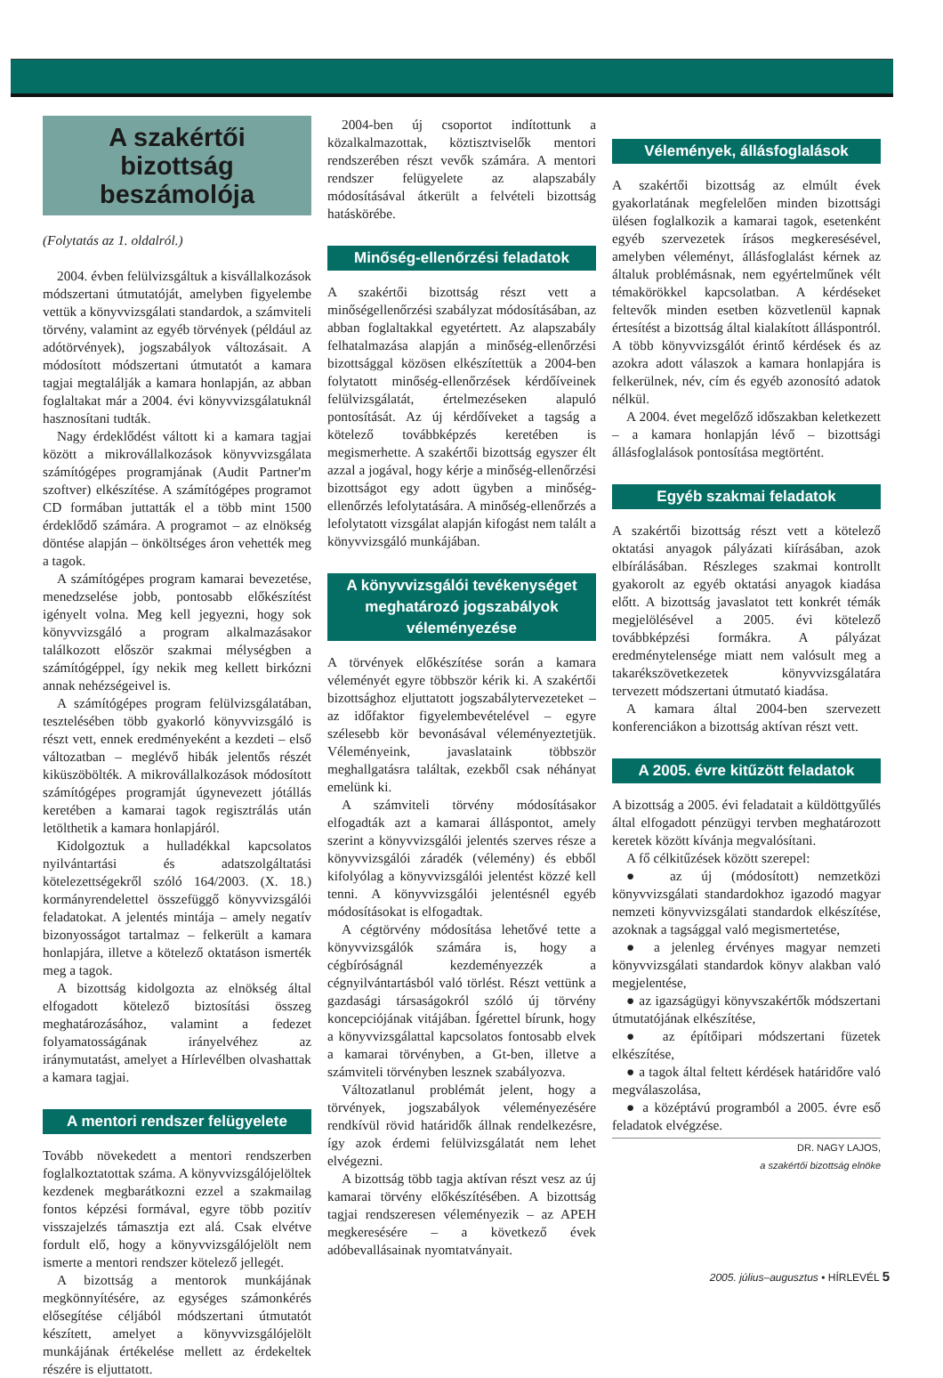A szakértői bizottság beszámolója
(Folytatás az 1. oldalról.)
2004. évben felülvizsgáltuk a kisvállalkozások módszertani útmutatóját, amelyben figyelembe vettük a könyvvizsgálati standardok, a számviteli törvény, valamint az egyéb törvények (például az adótörvények), jogszabályok változásait. A módosított módszertani útmutatót a kamara tagjai megtalálják a kamara honlapján, az abban foglaltakat már a 2004. évi könyvvizsgálatuknál hasznosítani tudták.
Nagy érdeklődést váltott ki a kamara tagjai között a mikrovállalkozások könyvvizsgálata számítógépes programjának (Audit Partner'm szoftver) elkészítése. A számítógépes programot CD formában juttatták el a több mint 1500 érdeklődő számára. A programot – az elnökség döntése alapján – önköltséges áron vehették meg a tagok.
A számítógépes program kamarai bevezetése, menedzselése jobb, pontosabb előkészítést igényelt volna. Meg kell jegyezni, hogy sok könyvvizsgáló a program alkalmazásakor találkozott először szakmai mélységben a számítógéppel, így nekik meg kellett birkózni annak nehézségeivel is.
A számítógépes program felülvizsgálatában, tesztelésében több gyakorló könyvvizsgáló is részt vett, ennek eredményeként a kezdeti – első változatban – meglévő hibák jelentős részét kiküszöbölték. A mikrovállalkozások módosított számítógépes programját úgynevezett jótállás keretében a kamarai tagok regisztrálás után letölthetik a kamara honlapjáról.
Kidolgoztuk a hulladékkal kapcsolatos nyilvántartási és adatszolgáltatási kötelezettségekről szóló 164/2003. (X. 18.) kormányrendelettel összefüggő könyvvizsgálói feladatokat. A jelentés mintája – amely negatív bizonyosságot tartalmaz – felkerült a kamara honlapjára, illetve a kötelező oktatáson ismerték meg a tagok.
A bizottság kidolgozta az elnökség által elfogadott kötelező biztosítási összeg meghatározásához, valamint a fedezet folyamatosságának irányelvéhez az iránymutatást, amelyet a Hírlevélben olvashattak a kamara tagjai.
A mentori rendszer felügyelete
Tovább növekedett a mentori rendszerben foglalkoztatottak száma. A könyvvizsgálójelöltek kezdenek megbarátkozni ezzel a szakmailag fontos képzési formával, egyre több pozitív visszajelzés támasztja ezt alá. Csak elvétve fordult elő, hogy a könyvvizsgálójelölt nem ismerte a mentori rendszer kötelező jellegét.
A bizottság a mentorok munkájának megkönnyítésére, az egységes számonkérés elősegítése céljából módszertani útmutatót készített, amelyet a könyvvizsgálójelölt munkájának értékelése mellett az érdekeltek részére is eljuttatott.
2004-ben új csoportot indítottunk a közalkalmazottak, köztisztviselők mentori rendszerében részt vevők számára. A mentori rendszer felügyelete az alapszabály módosításával átkerült a felvételi bizottság hatáskörébe.
Minőség-ellenőrzési feladatok
A szakértői bizottság részt vett a minőségellenőrzési szabályzat módosításában, az abban foglaltakkal egyetértett. Az alapszabály felhatalmazása alapján a minőség-ellenőrzési bizottsággal közösen elkészítettük a 2004-ben folytatott minőség-ellenőrzések kérdőíveinek felülvizsgálatát, értelmezéseken alapuló pontosítását. Az új kérdőíveket a tagság a kötelező továbbképzés keretében is megismerhette. A szakértői bizottság egyszer élt azzal a jogával, hogy kérje a minőség-ellenőrzési bizottságot egy adott ügyben a minőség-ellenőrzés lefolytatására. A minőség-ellenőrzés a lefolytatott vizsgálat alapján kifogást nem talált a könyvvizsgáló munkájában.
A könyvvizsgálói tevékenységet meghatározó jogszabályok véleményezése
A törvények előkészítése során a kamara véleményét egyre többször kérik ki. A szakértői bizottsághoz eljuttatott jogszabálytervezeteket – az időfaktor figyelembevételével – egyre szélesebb kör bevonásával véleményeztetjük. Véleményeink, javaslataink többször meghallgatásra találtak, ezekből csak néhányat emelünk ki.
A számviteli törvény módosításakor elfogadták azt a kamarai álláspontot, amely szerint a könyvvizsgálói jelentés szerves része a könyvvizsgálói záradék (vélemény) és ebből kifolyólag a könyvvizsgálói jelentést közzé kell tenni. A könyvvizsgálói jelentésnél egyéb módosításokat is elfogadtak.
A cégtörvény módosítása lehetővé tette a könyvvizsgálók számára is, hogy a cégbíróságnál kezdeményezzék a cégnyilvántartásból való törlést. Részt vettünk a gazdasági társaságokról szóló új törvény koncepciójának vitájában. Ígérettel bírunk, hogy a könyvvizsgálattal kapcsolatos fontosabb elvek a kamarai törvényben, a Gt-ben, illetve a számviteli törvényben lesznek szabályozva.
Változatlanul problémát jelent, hogy a törvények, jogszabályok véleményezésére rendkívül rövid határidők állnak rendelkezésre, így azok érdemi felülvizsgálatát nem lehet elvégezni.
A bizottság több tagja aktívan részt vesz az új kamarai törvény előkészítésében. A bizottság tagjai rendszeresen véleményezik – az APEH megkeresésére – a következő évek adóbevallásainak nyomtatványait.
Vélemények, állásfoglalások
A szakértői bizottság az elmúlt évek gyakorlatának megfelelően minden bizottsági ülésen foglalkozik a kamarai tagok, esetenként egyéb szervezetek írásos megkeresésével, amelyben véleményt, állásfoglalást kérnek az általuk problémásnak, nem egyértelműnek vélt témakörökkel kapcsolatban. A kérdéseket feltevők minden esetben közvetlenül kapnak értesítést a bizottság által kialakított álláspontról. A több könyvvizsgálót érintő kérdések és az azokra adott válaszok a kamara honlapjára is felkerülnek, név, cím és egyéb azonosító adatok nélkül.
A 2004. évet megelőző időszakban keletkezett – a kamara honlapján lévő – bizottsági állásfoglalások pontosítása megtörtént.
Egyéb szakmai feladatok
A szakértői bizottság részt vett a kötelező oktatási anyagok pályázati kiírásában, azok elbírálásában. Részleges szakmai kontrollt gyakorolt az egyéb oktatási anyagok kiadása előtt. A bizottság javaslatot tett konkrét témák megjelölésével a 2005. évi kötelező továbbképzési formákra. A pályázat eredménytelensége miatt nem valósult meg a takarékszövetkezetek könyvvizsgálatára tervezett módszertani útmutató kiadása.
A kamara által 2004-ben szervezett konferenciákon a bizottság aktívan részt vett.
A 2005. évre kitűzött feladatok
A bizottság a 2005. évi feladatait a küldöttgyűlés által elfogadott pénzügyi tervben meghatározott keretek között kívánja megvalósítani.
A fő célkitűzések között szerepel:
● az új (módosított) nemzetközi könyvvizsgálati standardokhoz igazodó magyar nemzeti könyvvizsgálati standardok elkészítése, azoknak a tagsággal való megismertetése,
● a jelenleg érvényes magyar nemzeti könyvvizsgálati standardok könyv alakban való megjelentése,
● az igazságügyi könyvszakértők módszertani útmutatójának elkészítése,
● az építőipari módszertani füzetek elkészítése,
● a tagok által feltett kérdések határidőre való megválaszolása,
● a középtávú programból a 2005. évre eső feladatok elvégzése.
DR. NAGY LAJOS,
a szakértői bizottság elnöke
2005. július–augusztus • HÍRLEVÉL 5